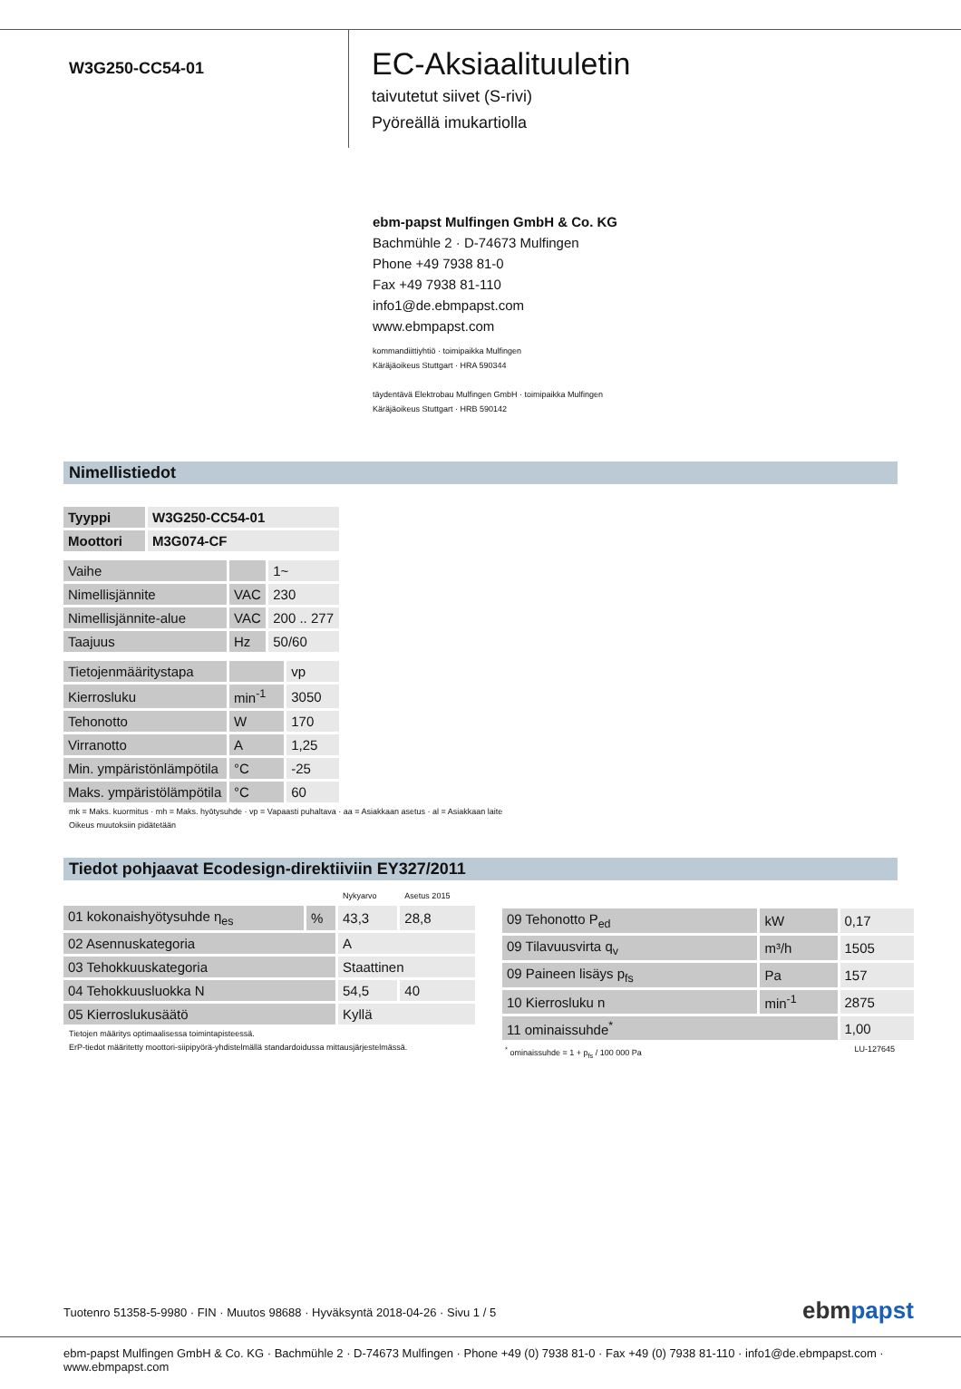W3G250-CC54-01
EC-Aksiaalituuletin
taivutetut siivet (S-rivi)
Pyöreällä imukartiolla
ebm-papst Mulfingen GmbH & Co. KG
Bachmühle 2 · D-74673 Mulfingen
Phone +49 7938 81-0
Fax +49 7938 81-110
info1@de.ebmpapst.com
www.ebmpapst.com
kommandiittiyhtiö · toimipaikka Mulfingen
Käräjäoikeus Stuttgart · HRA 590344
täydentävä Elektrobau Mulfingen GmbH · toimipaikka Mulfingen
Käräjäoikeus Stuttgart · HRB 590142
Nimellistiedot
| Tyyppi | W3G250-CC54-01 |
| Moottori | M3G074-CF |
| Vaihe | | 1~ |
| Nimellisjännite | VAC | 230 |
| Nimellisjännite-alue | VAC | 200 .. 277 |
| Taajuus | Hz | 50/60 |
| Tietojenmääritystapa | | vp |
| Kierrosluku | min<sup>-1</sup> | 3050 |
| Tehonotto | W | 170 |
| Virranotto | A | 1,25 |
| Min. ympäristönlämpötila | °C | -25 |
| Maks. ympäristölämpötila | °C | 60 |
mk = Maks. kuormitus · mh = Maks. hyötysuhde · vp = Vapaasti puhaltava · aa = Asiakkaan asetus · al = Asiakkaan laite
Oikeus muutoksiin pidätetään
Tiedot pohjaavat Ecodesign-direktiiviin EY327/2011
| | | Nykyarvo | Asetus 2015 |
| 01 kokonaishyötysuhde η<sub>es</sub> | % | 43,3 | 28,8 |
| 02 Asennuskategoria | | A | |
| 03 Tehokkuuskategoria | | Staattinen | |
| 04 Tehokkuusluokka N | | 54,5 | 40 |
| 05 Kierroslukusäätö | | Kyllä | |
Tietojen määritys optimaalisessa toimintapisteessä.
ErP-tiedot määritetty moottori-siipipyörä-yhdistelmällä standardoidussa mittausjärjestelmässä.
| 09 Tehonotto P<sub>ed</sub> | kW | 0,17 |
| 09 Tilavuusvirta q<sub>v</sub> | m³/h | 1505 |
| 09 Paineen lisäys p<sub>fs</sub> | Pa | 157 |
| 10 Kierrosluku n | min<sup>-1</sup> | 2875 |
| 11 ominaissuhde<sup>*</sup> | | 1,00 |
<sup>*</sup> ominaissuhde = 1 + p<sub>fs</sub> / 100 000 Pa LU-127645
Tuotenro 51358-5-9980 · FIN · Muutos 98688 · Hyväksyntä 2018-04-26 · Sivu 1 / 5
ebmpapst
ebm-papst Mulfingen GmbH & Co. KG · Bachmühle 2 · D-74673 Mulfingen · Phone +49 (0) 7938 81-0 · Fax +49 (0) 7938 81-110 · info1@de.ebmpapst.com · www.ebmpapst.com